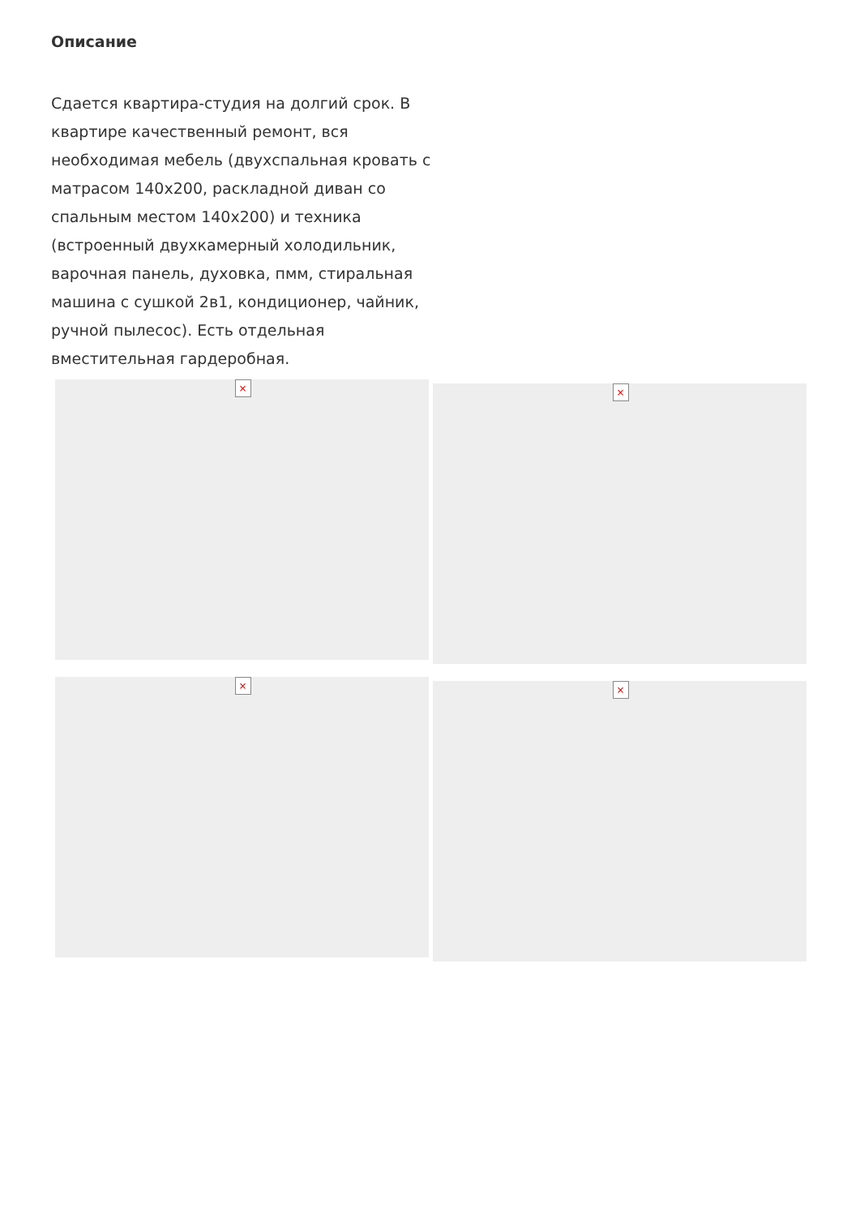Описание
Сдается квартира-студия на долгий срок. В квартире качественный ремонт, вся необходимая мебель (двухспальная кровать с матрасом 140х200, раскладной диван со спальным местом 140х200) и техника (встроенный двухкамерный холодильник, варочная панель, духовка, пмм, стиральная машина с сушкой 2в1, кондиционер, чайник, ручной пылесос). Есть отдельная вместительная гардеробная.
×
×
×
×